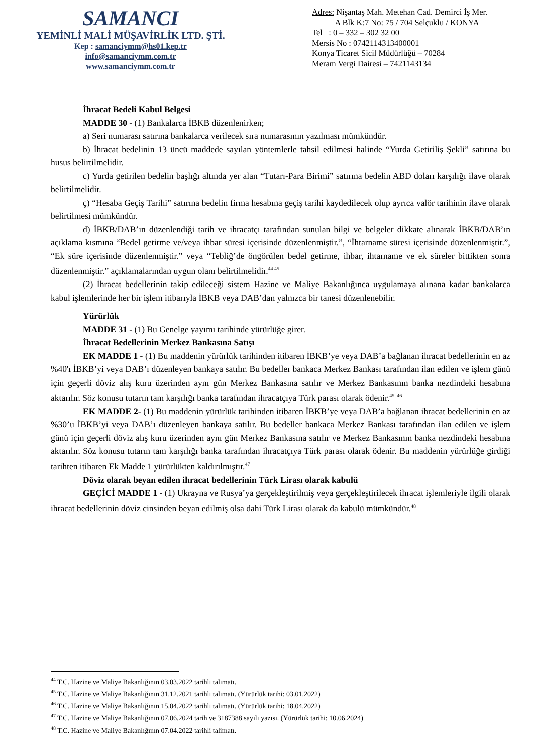SAMANCI
YEMİNLİ MALİ MÜŞAVİRLİK LTD. ŞTİ.
Kep : samanciymm@hs01.kep.tr
info@samanciymm.com.tr
www.samanciymm.com.tr
Adres: Nişantaş Mah. Metehan Cad. Demirci İş Mer.
A Blk K:7 No: 75 / 704 Selçuklu / KONYA
Tel : 0 – 332 – 302 32 00
Mersis No : 0742114313400001
Konya Ticaret Sicil Müdürlüğü – 70284
Meram Vergi Dairesi – 7421143134
İhracat Bedeli Kabul Belgesi
MADDE 30 - (1) Bankalarca İBKB düzenlenirken;
a) Seri numarası satırına bankalarca verilecek sıra numarasının yazılması mümkündür.
b) İhracat bedelinin 13 üncü maddede sayılan yöntemlerle tahsil edilmesi halinde “Yurda Getiriliş Şekli” satırına bu husus belirtilmelidir.
c) Yurda getirilen bedelin başlığı altında yer alan “Tutarı-Para Birimi” satırına bedelin ABD doları karşılığı ilave olarak belirtilmelidir.
ç) “Hesaba Geçiş Tarihi” satırına bedelin firma hesabına geçiş tarihi kaydedilecek olup ayrıca valör tarihinin ilave olarak belirtilmesi mümkündür.
d) İBKB/DAB’ın düzenlendiği tarih ve ihracatçı tarafından sunulan bilgi ve belgeler dikkate alınarak İBKB/DAB’ın açıklama kısmına “Bedel getirme ve/veya ihbar süresi içerisinde düzenlenmiştir.”, “İhtarname süresi içerisinde düzenlenmiştir.”, “Ek süre içerisinde düzenlenmiştir.” veya “Tebliğ’de öngörülen bedel getirme, ihbar, ihtarname ve ek süreler bittikten sonra düzenlenmiştir.” açıklamalarından uygun olanı belirtilmelidir.<sup>44 45</sup>
(2) İhracat bedellerinin takip edileceği sistem Hazine ve Maliye Bakanlığınca uygulamaya alınana kadar bankalarca kabul işlemlerinde her bir işlem itibarıyla İBKB veya DAB’dan yalnızca bir tanesi düzenlenebilir.
Yürürlük
MADDE 31 - (1) Bu Genelge yayımı tarihinde yürürlüğe girer.
İhracat Bedellerinin Merkez Bankasına Satışı
EK MADDE 1 - (1) Bu maddenin yürürlük tarihinden itibaren İBKB’ye veya DAB’a bağlanan ihracat bedellerinin en az %40'ı İBKB’yi veya DAB’ı düzenleyen bankaya satılır. Bu bedeller bankaca Merkez Bankası tarafından ilan edilen ve işlem günü için geçerli döviz alış kuru üzerinden aynı gün Merkez Bankasına satılır ve Merkez Bankasının banka nezdindeki hesabına aktarılır. Söz konusu tutarın tam karşılığı banka tarafından ihracatçıya Türk parası olarak ödenir.<sup>45, 46</sup>
EK MADDE 2- (1) Bu maddenin yürürlük tarihinden itibaren İBKB’ye veya DAB’a bağlanan ihracat bedellerinin en az %30’u İBKB’yi veya DAB’ı düzenleyen bankaya satılır. Bu bedeller bankaca Merkez Bankası tarafından ilan edilen ve işlem günü için geçerli döviz alış kuru üzerinden aynı gün Merkez Bankasına satılır ve Merkez Bankasının banka nezdindeki hesabına aktarılır. Söz konusu tutarın tam karşılığı banka tarafından ihracatçıya Türk parası olarak ödenir. Bu maddenin yürürlüğe girdiği tarihten itibaren Ek Madde 1 yürürlükten kaldırılmıştır.<sup>47</sup>
Döviz olarak beyan edilen ihracat bedellerinin Türk Lirası olarak kabulü
GEÇİCİ MADDE 1 - (1) Ukrayna ve Rusya’ya gerçekleştirilmiş veya gerçekleştirilecek ihracat işlemleriyle ilgili olarak ihracat bedellerinin döviz cinsinden beyan edilmiş olsa dahi Türk Lirası olarak da kabulü mümkündür.<sup>48</sup>
<sup>44</sup> T.C. Hazine ve Maliye Bakanlığının 03.03.2022 tarihli talimatı.
<sup>45</sup> T.C. Hazine ve Maliye Bakanlığının 31.12.2021 tarihli talimatı. (Yürürlük tarihi: 03.01.2022)
<sup>46</sup> T.C. Hazine ve Maliye Bakanlığının 15.04.2022 tarihli talimatı. (Yürürlük tarihi: 18.04.2022)
<sup>47</sup> T.C. Hazine ve Maliye Bakanlığının 07.06.2024 tarih ve 3187388 sayılı yazısı. (Yürürlük tarihi: 10.06.2024)
<sup>48</sup> T.C. Hazine ve Maliye Bakanlığının 07.04.2022 tarihli talimatı.